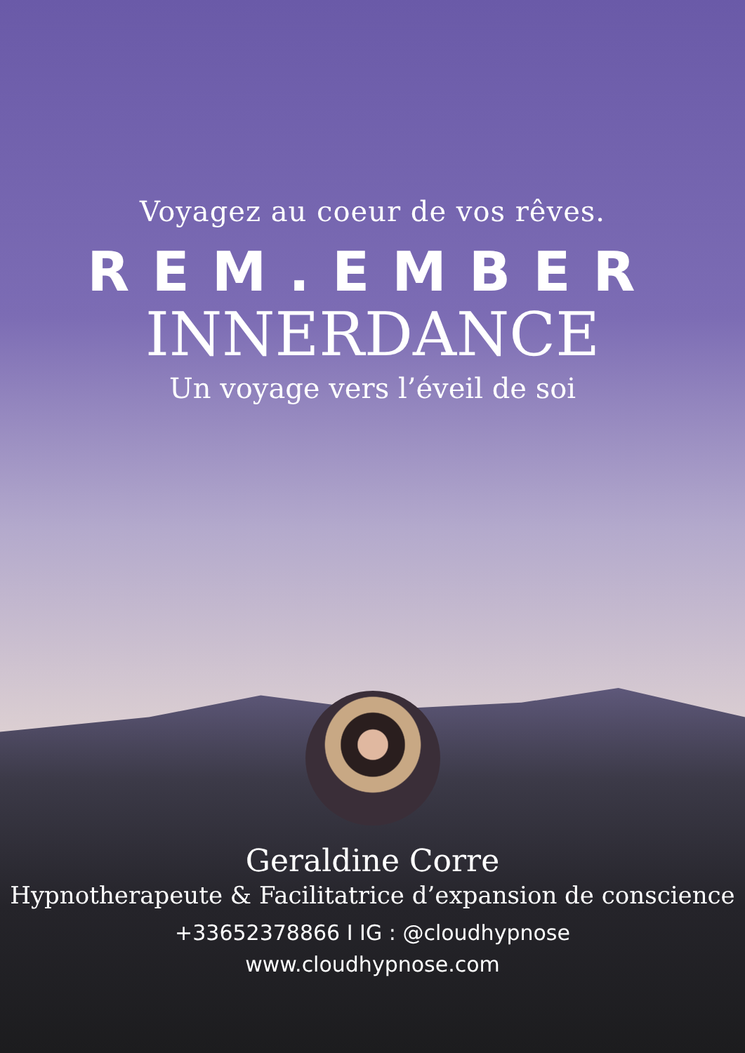Voyagez au coeur de vos rêves.
REM.EMBER
INNERDANCE
Un voyage vers l’éveil de soi
Geraldine Corre
Hypnotherapeute & Facilitatrice d’expansion de conscience
+33652378866 I IG : @cloudhypnose
www.cloudhypnose.com